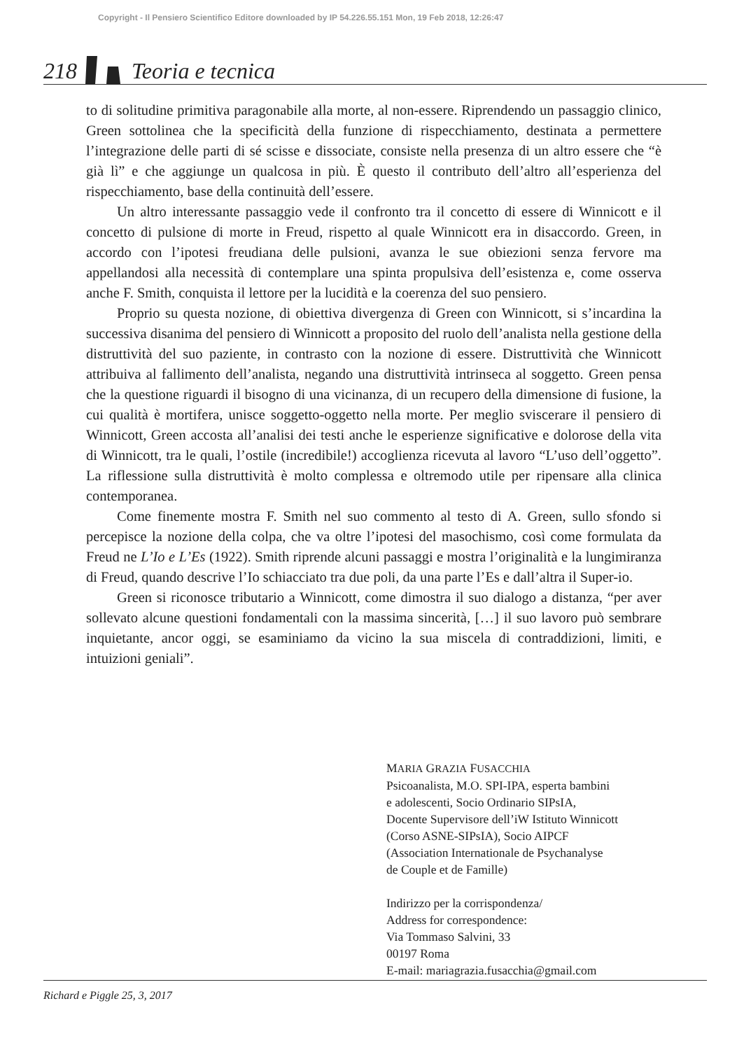Copyright - Il Pensiero Scientifico Editore downloaded by IP 54.226.55.151 Mon, 19 Feb 2018, 12:26:47
218 Teoria e tecnica
to di solitudine primitiva paragonabile alla morte, al non-essere. Riprendendo un passaggio clinico, Green sottolinea che la specificità della funzione di rispecchiamento, destinata a permettere l’integrazione delle parti di sé scisse e dissociate, consiste nella presenza di un altro essere che “è già lì” e che aggiunge un qualcosa in più. È questo il contributo dell’altro all’esperienza del rispecchiamento, base della continuità dell’essere.
Un altro interessante passaggio vede il confronto tra il concetto di essere di Winnicott e il concetto di pulsione di morte in Freud, rispetto al quale Winnicott era in disaccordo. Green, in accordo con l’ipotesi freudiana delle pulsioni, avanza le sue obiezioni senza fervore ma appellandosi alla necessità di contemplare una spinta propulsiva dell’esistenza e, come osserva anche F. Smith, conquista il lettore per la lucidità e la coerenza del suo pensiero.
Proprio su questa nozione, di obiettiva divergenza di Green con Winnicott, si s’incardina la successiva disanima del pensiero di Winnicott a proposito del ruolo dell’analista nella gestione della distruttività del suo paziente, in contrasto con la nozione di essere. Distruttività che Winnicott attribuiva al fallimento dell’analista, negando una distruttività intrinseca al soggetto. Green pensa che la questione riguardi il bisogno di una vicinanza, di un recupero della dimensione di fusione, la cui qualità è mortifera, unisce soggetto-oggetto nella morte. Per meglio sviscerare il pensiero di Winnicott, Green accosta all’analisi dei testi anche le esperienze significative e dolorose della vita di Winnicott, tra le quali, l’ostile (incredibile!) accoglienza ricevuta al lavoro “L’uso dell’oggetto”. La riflessione sulla distruttività è molto complessa e oltremodo utile per ripensare alla clinica contemporanea.
Come finemente mostra F. Smith nel suo commento al testo di A. Green, sullo sfondo si percepisce la nozione della colpa, che va oltre l’ipotesi del masochismo, così come formulata da Freud ne L’Io e L’Es (1922). Smith riprende alcuni passaggi e mostra l’originalità e la lungimiranza di Freud, quando descrive l’Io schiacciato tra due poli, da una parte l’Es e dall’altra il Super-io.
Green si riconosce tributario a Winnicott, come dimostra il suo dialogo a distanza, “per aver sollevato alcune questioni fondamentali con la massima sincerità, […] il suo lavoro può sembrare inquietante, ancor oggi, se esaminiamo da vicino la sua miscela di contraddizioni, limiti, e intuizioni geniali”.
MARIA GRAZIA FUSACCHIA
Psicoanalista, M.O. SPI-IPA, esperta bambini
e adolescenti, Socio Ordinario SIPsIA,
Docente Supervisore dell’iW Istituto Winnicott
(Corso ASNE-SIPsIA), Socio AIPCF
(Association Internationale de Psychanalyse
de Couple et de Famille)
Indirizzo per la corrispondenza/
Address for correspondence:
Via Tommaso Salvini, 33
00197 Roma
E-mail: mariagrazia.fusacchia@gmail.com
Richard e Piggle 25, 3, 2017